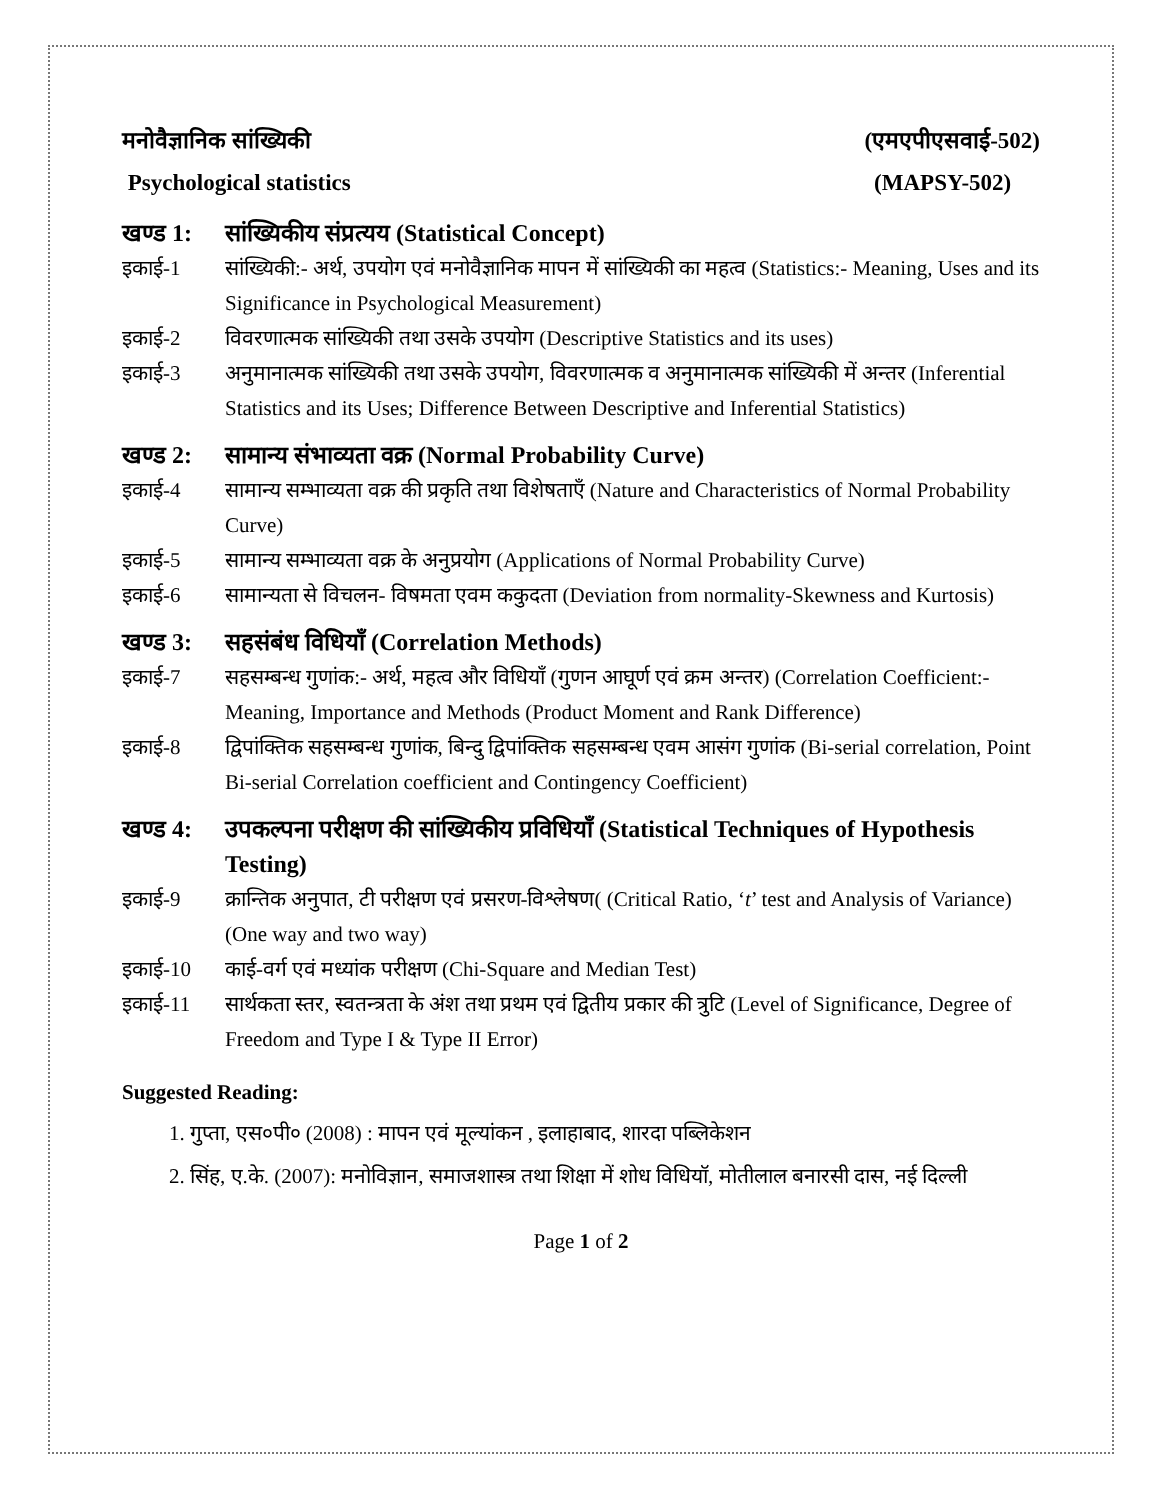मनोवैज्ञानिक सांख्यिकी (एमएपीएसवाई-502)
Psychological statistics (MAPSY-502)
खण्ड 1: सांख्यिकीय संप्रत्यय (Statistical Concept)
इकाई-1 सांख्यिकी:- अर्थ, उपयोग एवं मनोवैज्ञानिक मापन में सांख्यिकी का महत्व (Statistics:- Meaning, Uses and its Significance in Psychological Measurement)
इकाई-2 विवरणात्मक सांख्यिकी तथा उसके उपयोग (Descriptive Statistics and its uses)
इकाई-3 अनुमानात्मक सांख्यिकी तथा उसके उपयोग, विवरणात्मक व अनुमानात्मक सांख्यिकी में अन्तर (Inferential Statistics and its Uses; Difference Between Descriptive and Inferential Statistics)
खण्ड 2: सामान्य संभाव्यता वक्र (Normal Probability Curve)
इकाई-4 सामान्य सम्भाव्यता वक्र की प्रकृति तथा विशेषताएँ (Nature and Characteristics of Normal Probability Curve)
इकाई-5 सामान्य सम्भाव्यता वक्र के अनुप्रयोग (Applications of Normal Probability Curve)
इकाई-6 सामान्यता से विचलन- विषमता एवम ककुदता (Deviation from normality-Skewness and Kurtosis)
खण्ड 3: सहसंबंध विधियाँ (Correlation Methods)
इकाई-7 सहसम्बन्ध गुणांक:- अर्थ, महत्व और विधियाँ (गुणन आघूर्ण एवं क्रम अन्तर) (Correlation Coefficient:- Meaning, Importance and Methods (Product Moment and Rank Difference)
इकाई-8 द्विपांक्तिक सहसम्बन्ध गुणांक, बिन्दु द्विपांक्तिक सहसम्बन्ध एवम आसंग गुणांक (Bi-serial correlation, Point Bi-serial Correlation coefficient and Contingency Coefficient)
खण्ड 4: उपकल्पना परीक्षण की सांख्यिकीय प्रविधियाँ (Statistical Techniques of Hypothesis Testing)
इकाई-9 क्रान्तिक अनुपात, टी परीक्षण एवं प्रसरण-विश्लेषण( (Critical Ratio, ‘t’ test and Analysis of Variance) (One way and two way)
इकाई-10 काई-वर्ग एवं मध्यांक परीक्षण (Chi-Square and Median Test)
इकाई-11 सार्थकता स्तर, स्वतन्त्रता के अंश तथा प्रथम एवं द्वितीय प्रकार की त्रुटि (Level of Significance, Degree of Freedom and Type I & Type II Error)
Suggested Reading:
1. गुप्ता, एस०पी० (2008) : मापन एवं मूल्यांकन , इलाहाबाद, शारदा पब्लिकेशन
2. सिंह, ए.के. (2007): मनोविज्ञान, समाजशास्त्र तथा शिक्षा में शोध विधियॉ, मोतीलाल बनारसी दास, नई दिल्ली
Page 1 of 2